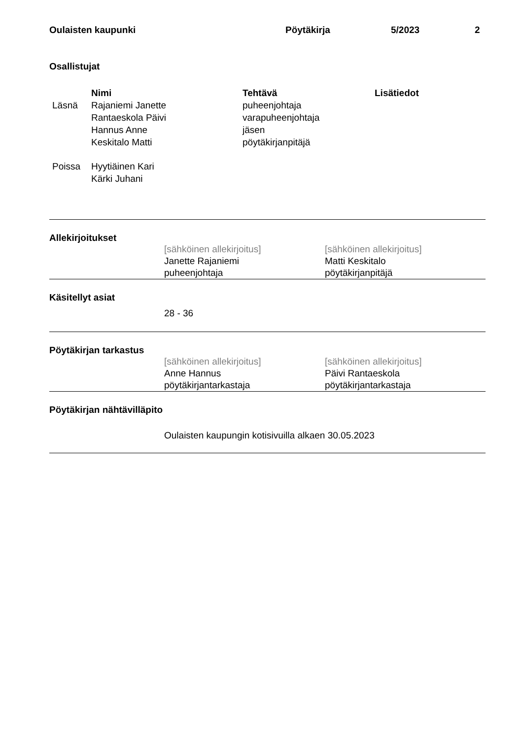Oulaisten kaupunki Pöytäkirja 5/2023 2
Osallistujat
| | Nimi | Tehtävä | Lisätiedot |
| --- | --- | --- | --- |
| Läsnä | Rajaniemi Janette | puheenjohtaja | |
| | Rantaeskola Päivi | varapuheenjohtaja | |
| | Hannus Anne | jäsen | |
| | Keskitalo Matti | pöytäkirjanpitäjä | |
| Poissa | Hyytiäinen Kari | | |
| | Kärki Juhani | | |
Allekirjoitukset
[sähköinen allekirjoitus]
Janette Rajaniemi
puheenjohtaja
[sähköinen allekirjoitus]
Matti Keskitalo
pöytäkirjanpitäjä
Käsitellyt asiat
28 - 36
Pöytäkirjan tarkastus
[sähköinen allekirjoitus]
Anne Hannus
pöytäkirjantarkastaja
[sähköinen allekirjoitus]
Päivi Rantaeskola
pöytäkirjantarkastaja
Pöytäkirjan nähtävilläpito
Oulaisten kaupungin kotisivuilla alkaen 30.05.2023